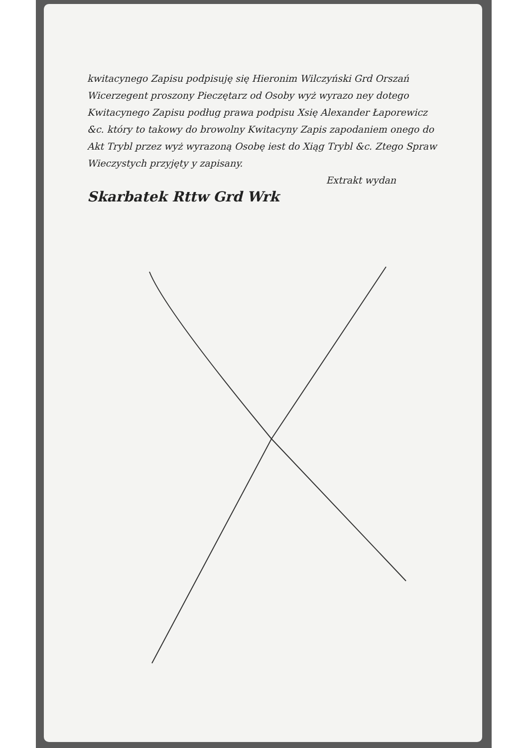kwitacynego Zapisu podpisuję się Hieronim Wilczyński Grd Orszań Wicerzegent proszony Pieczętarz od Osoby wyż wyrazo ney dotego Kwitacynego Zapisu podług prawa podpisu Xsię Alexander Łaporewicz &c. który to takowy do browolny Kwitacyny Zapis zapodaniem onego do Akt Trybl przez wyż wyrazoną Osobę iest do Xiąg Trybl &c. Ztego Spraw Wieczystych przyjęty y zapisany.
Extrakt wydan
Skarbatek Rttw Grd Wrk